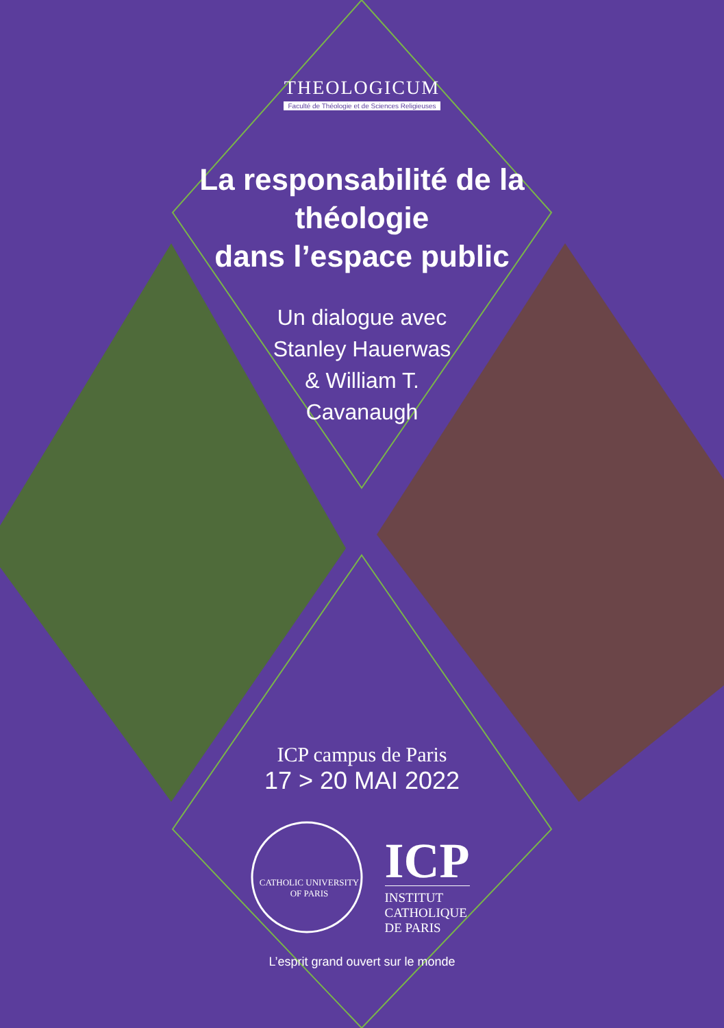THEOLOGICUM
Faculté de Théologie et de Sciences Religieuses
La responsabilité de la
théologie
dans l’espace public
Un dialogue avec
Stanley Hauerwas
& William T.
Cavanaugh
ICP campus de Paris
17 > 20 MAI 2022
CATHOLIC UNIVERSITY OF PARIS
ICP
INSTITUT
CATHOLIQUE
DE PARIS
L’esprit grand ouvert sur le monde